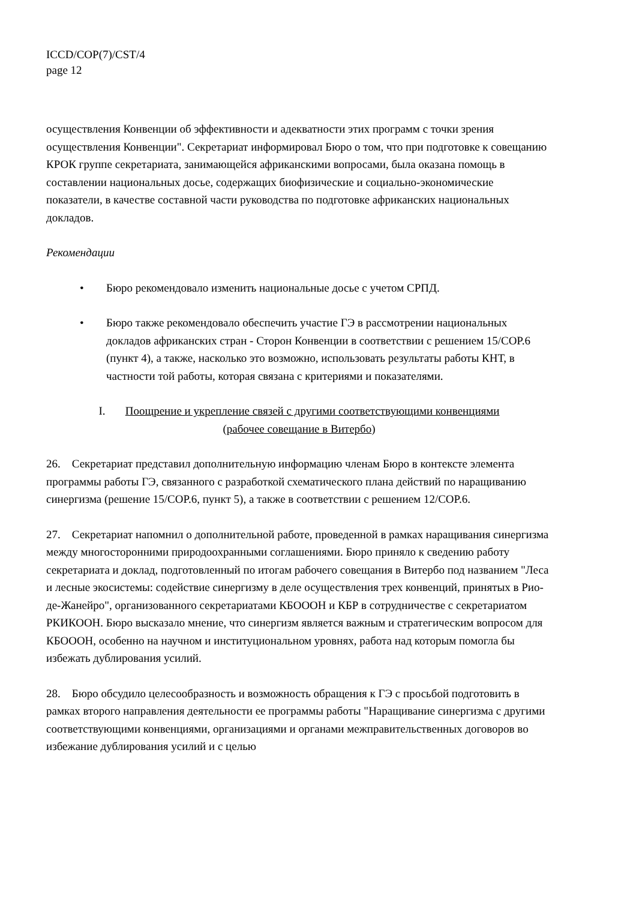ICCD/COP(7)/CST/4
page 12
осуществления Конвенции об эффективности и адекватности этих программ с точки зрения осуществления Конвенции". Секретариат информировал Бюро о том, что при подготовке к совещанию КРОК группе секретариата, занимающейся африканскими вопросами, была оказана помощь в составлении национальных досье, содержащих биофизические и социально-экономические показатели, в качестве составной части руководства по подготовке африканских национальных докладов.
Рекомендации
• Бюро рекомендовало изменить национальные досье с учетом СРПД.
• Бюро также рекомендовало обеспечить участие ГЭ в рассмотрении национальных докладов африканских стран - Сторон Конвенции в соответствии с решением 15/COP.6 (пункт 4), а также, насколько это возможно, использовать результаты работы КНТ, в частности той работы, которая связана с критериями и показателями.
I. Поощрение и укрепление связей с другими соответствующими конвенциями
(рабочее совещание в Витербо)
26. Секретариат представил дополнительную информацию членам Бюро в контексте элемента программы работы ГЭ, связанного с разработкой схематического плана действий по наращиванию синергизма (решение 15/COP.6, пункт 5), а также в соответствии с решением 12/COP.6.
27. Секретариат напомнил о дополнительной работе, проведенной в рамках наращивания синергизма между многосторонними природоохранными соглашениями. Бюро приняло к сведению работу секретариата и доклад, подготовленный по итогам рабочего совещания в Витербо под названием "Леса и лесные экосистемы: содействие синергизму в деле осуществления трех конвенций, принятых в Рио-де-Жанейро", организованного секретариатами КБОООН и КБР в сотрудничестве с секретариатом РКИКООН. Бюро высказало мнение, что синергизм является важным и стратегическим вопросом для КБОООН, особенно на научном и институциональном уровнях, работа над которым помогла бы избежать дублирования усилий.
28. Бюро обсудило целесообразность и возможность обращения к ГЭ с просьбой подготовить в рамках второго направления деятельности ее программы работы "Наращивание синергизма с другими соответствующими конвенциями, организациями и органами межправительственных договоров во избежание дублирования усилий и с целью